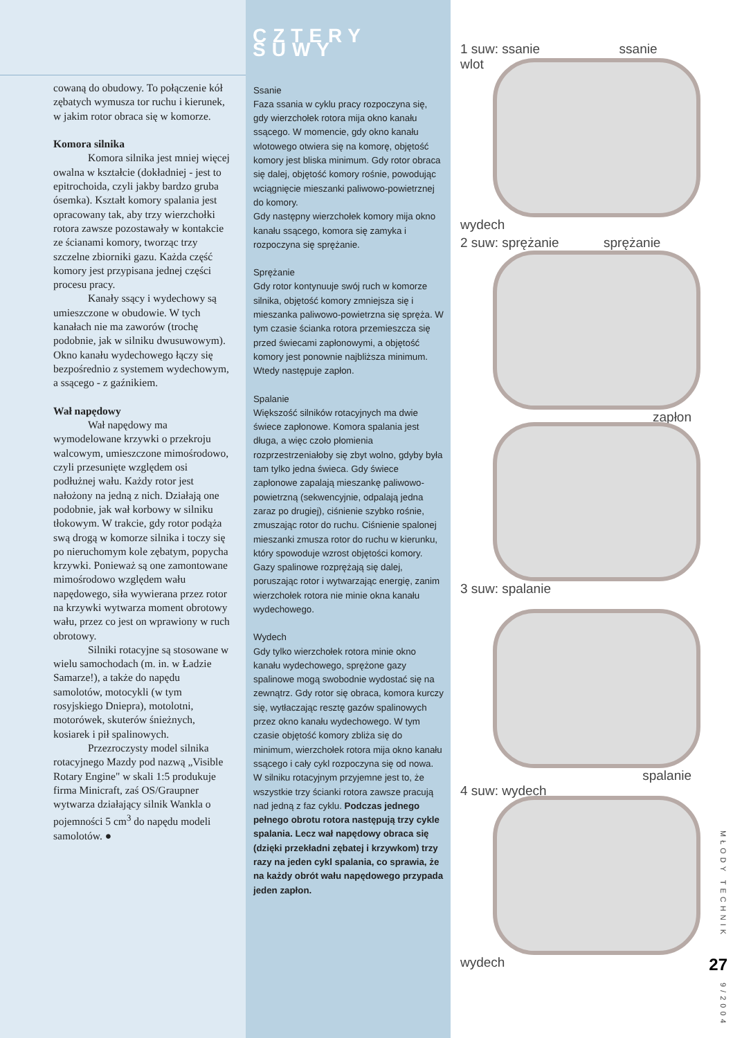cowaną do obudowy. To połączenie kół zębatych wymusza tor ruchu i kierunek, w jakim rotor obraca się w komorze.
Komora silnika
Komora silnika jest mniej więcej owalna w kształcie (dokładniej - jest to epitrochoida, czyli jakby bardzo gruba ósemka). Kształt komory spalania jest opracowany tak, aby trzy wierzchołki rotora zawsze pozostawały w kontakcie ze ścianami komory, tworząc trzy szczelne zbiorniki gazu. Każda część komory jest przypisana jednej części procesu pracy.
Kanały ssący i wydechowy są umieszczone w obudowie. W tych kanałach nie ma zaworów (trochę podobnie, jak w silniku dwusuwowym). Okno kanału wydechowego łączy się bezpośrednio z systemem wydechowym, a ssącego - z gaźnikiem.
Wał napędowy
Wał napędowy ma wymodelowane krzywki o przekroju walcowym, umieszczone mimośrodowo, czyli przesunięte względem osi podłużnej wału. Każdy rotor jest nałożony na jedną z nich. Działają one podobnie, jak wał korbowy w silniku tłokowym. W trakcie, gdy rotor podąża swą drogą w komorze silnika i toczy się po nieruchomym kole zębatym, popycha krzywki. Ponieważ są one zamontowane mimośrodowo względem wału napędowego, siła wywierana przez rotor na krzywki wytwarza moment obrotowy wału, przez co jest on wprawiony w ruch obrotowy.
Silniki rotacyjne są stosowane w wielu samochodach (m. in. w Ładzie Samarze!), a także do napędu samolotów, motocykli (w tym rosyjskiego Dniepra), motolotni, motorówek, skuterów śnieżnych, kosiarek i pił spalinowych.
Przezroczysty model silnika rotacyjnego Mazdy pod nazwą „Visible Rotary Engine" w skali 1:5 produkuje firma Minicraft, zaś OS/Graupner wytwarza działający silnik Wankla o pojemności 5 cm<sup>3</sup> do napędu modeli samolotów. ●
CZTERY SUWY
Ssanie
Faza ssania w cyklu pracy rozpoczyna się, gdy wierzchołek rotora mija okno kanału ssącego. W momencie, gdy okno kanału wlotowego otwiera się na komorę, objętość komory jest bliska minimum. Gdy rotor obraca się dalej, objętość komory rośnie, powodując wciągnięcie mieszanki paliwowo-powietrznej do komory.
Gdy następny wierzchołek komory mija okno kanału ssącego, komora się zamyka i rozpoczyna się sprężanie.
Sprężanie
Gdy rotor kontynuuje swój ruch w komorze silnika, objętość komory zmniejsza się i mieszanka paliwowo-powietrzna się spręża. W tym czasie ścianka rotora przemieszcza się przed świecami zapłonowymi, a objętość komory jest ponownie najbliższa minimum. Wtedy następuje zapłon.
Spalanie
Większość silników rotacyjnych ma dwie świece zapłonowe. Komora spalania jest długa, a więc czoło płomienia rozprzestrzeniałoby się zbyt wolno, gdyby była tam tylko jedna świeca. Gdy świece zapłonowe zapalają mieszankę paliwowo-powietrzną (sekwencyjnie, odpalają jedna zaraz po drugiej), ciśnienie szybko rośnie, zmuszając rotor do ruchu. Ciśnienie spalonej mieszanki zmusza rotor do ruchu w kierunku, który spowoduje wzrost objętości komory. Gazy spalinowe rozprężają się dalej, poruszając rotor i wytwarzając energię, zanim wierzchołek rotora nie minie okna kanału wydechowego.
Wydech
Gdy tylko wierzchołek rotora minie okno kanału wydechowego, sprężone gazy spalinowe mogą swobodnie wydostać się na zewnątrz. Gdy rotor się obraca, komora kurczy się, wytłaczając resztę gazów spalinowych przez okno kanału wydechowego. W tym czasie objętość komory zbliża się do minimum, wierzchołek rotora mija okno kanału ssącego i cały cykl rozpoczyna się od nowa.
W silniku rotacyjnym przyjemne jest to, że wszystkie trzy ścianki rotora zawsze pracują nad jedną z faz cyklu. Podczas jednego pełnego obrotu rotora następują trzy cykle spalania. Lecz wał napędowy obraca się (dzięki przekładni zębatej i krzywkom) trzy razy na jeden cykl spalania, co sprawia, że na każdy obrót wału napędowego przypada jeden zapłon.
1 suw: ssanie ssanie
wlot
wydech
2 suw: sprężanie sprężanie
zapłon
3 suw: spalanie
spalanie
4 suw: wydech
wydech
MŁODY TECHNIK
27
9/2004